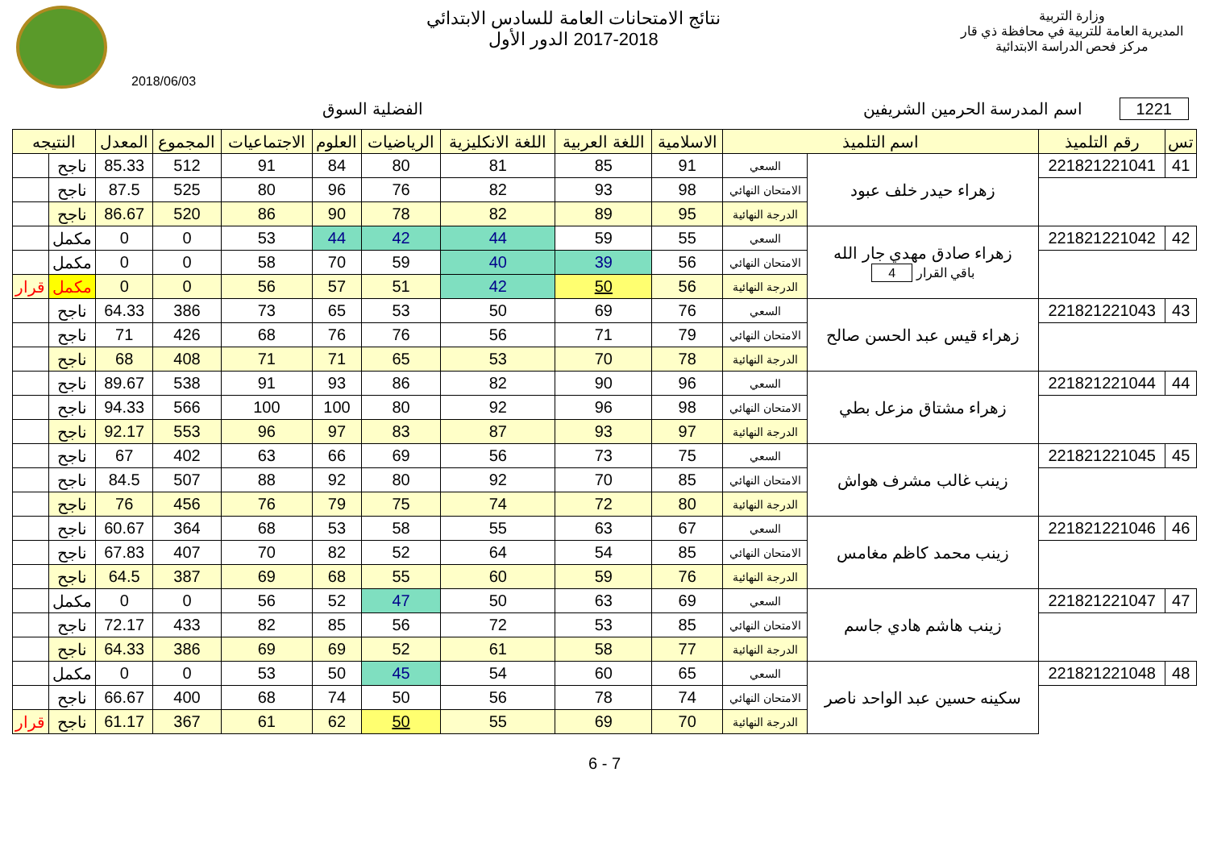وزارة التربية
المديرية العامة للتربية في محافظة ذي قار
مركز فحص الدراسة الابتدائية
نتائج الامتحانات العامة للسادس الابتدائي
2017-2018 الدور الأول
2018/06/03
1221 اسم المدرسة الحرمين الشريفين
الفضلية السوق
| تس | رقم التلميذ | اسم التلميذ | | الاسلامية | اللغة العربية | اللغة الانكليزية | الرياضيات | العلوم | الاجتماعيات | المجموع | المعدل | النتيجه | |
| --- | --- | --- | --- | --- | --- | --- | --- | --- | --- | --- | --- | --- | --- |
| 41 | 221821221041 | زهراء حيدر خلف عبود | السعي | 91 | 85 | 81 | 80 | 84 | 91 | 512 | 85.33 | ناجح | |
| | | | الامتحان النهائي | 98 | 93 | 82 | 76 | 96 | 80 | 525 | 87.5 | ناجح | |
| | | | الدرجة النهائية | 95 | 89 | 82 | 78 | 90 | 86 | 520 | 86.67 | ناجح | |
| 42 | 221821221042 | زهراء صادق مهدي جار الله باقي القرار 4 | السعي | 55 | 59 | 44 | 42 | 44 | 53 | 0 | 0 | مكمل | |
| | | | الامتحان النهائي | 56 | 39 | 40 | 59 | 70 | 58 | 0 | 0 | مكمل | |
| | | | الدرجة النهائية | 56 | 50 | 42 | 51 | 57 | 56 | 0 | 0 | مكمل | قرار |
| 43 | 221821221043 | زهراء قيس عبد الحسن صالح | السعي | 76 | 69 | 50 | 53 | 65 | 73 | 386 | 64.33 | ناجح | |
| | | | الامتحان النهائي | 79 | 71 | 56 | 76 | 76 | 68 | 426 | 71 | ناجح | |
| | | | الدرجة النهائية | 78 | 70 | 53 | 65 | 71 | 71 | 408 | 68 | ناجح | |
| 44 | 221821221044 | زهراء مشتاق مزعل بطي | السعي | 96 | 90 | 82 | 86 | 93 | 91 | 538 | 89.67 | ناجح | |
| | | | الامتحان النهائي | 98 | 96 | 92 | 80 | 100 | 100 | 566 | 94.33 | ناجح | |
| | | | الدرجة النهائية | 97 | 93 | 87 | 83 | 97 | 96 | 553 | 92.17 | ناجح | |
| 45 | 221821221045 | زينب غالب مشرف هواش | السعي | 75 | 73 | 56 | 69 | 66 | 63 | 402 | 67 | ناجح | |
| | | | الامتحان النهائي | 85 | 70 | 92 | 80 | 92 | 88 | 507 | 84.5 | ناجح | |
| | | | الدرجة النهائية | 80 | 72 | 74 | 75 | 79 | 76 | 456 | 76 | ناجح | |
| 46 | 221821221046 | زينب محمد كاظم مغامس | السعي | 67 | 63 | 55 | 58 | 53 | 68 | 364 | 60.67 | ناجح | |
| | | | الامتحان النهائي | 85 | 54 | 64 | 52 | 82 | 70 | 407 | 67.83 | ناجح | |
| | | | الدرجة النهائية | 76 | 59 | 60 | 55 | 68 | 69 | 387 | 64.5 | ناجح | |
| 47 | 221821221047 | زينب هاشم هادي جاسم | السعي | 69 | 63 | 50 | 47 | 52 | 56 | 0 | 0 | مكمل | |
| | | | الامتحان النهائي | 85 | 53 | 72 | 56 | 85 | 82 | 433 | 72.17 | ناجح | |
| | | | الدرجة النهائية | 77 | 58 | 61 | 52 | 69 | 69 | 386 | 64.33 | ناجح | |
| 48 | 221821221048 | سكينه حسين عبد الواحد ناصر | السعي | 65 | 60 | 54 | 45 | 50 | 53 | 0 | 0 | مكمل | |
| | | | الامتحان النهائي | 74 | 78 | 56 | 50 | 74 | 68 | 400 | 66.67 | ناجح | |
| | | | الدرجة النهائية | 70 | 69 | 55 | 50 | 62 | 61 | 367 | 61.17 | ناجح | قرار |
6 - 7